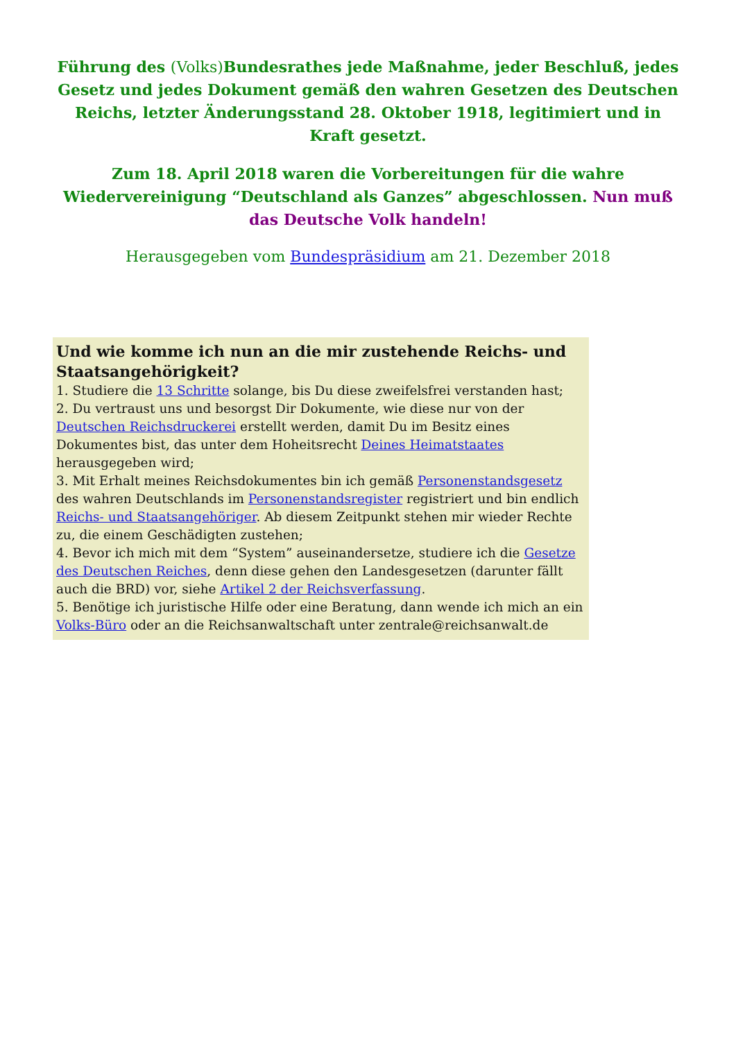Führung des (Volks) Bundesrathes jede Maßnahme, jeder Beschluß, jedes Gesetz und jedes Dokument gemäß den wahren Gesetzen des Deutschen Reichs, letzter Änderungsstand 28. Oktober 1918, legitimiert und in Kraft gesetzt.
Zum 18. April 2018 waren die Vorbereitungen für die wahre Wiedervereinigung “Deutschland als Ganzes” abgeschlossen. Nun muß das Deutsche Volk handeln!
Herausgegeben vom Bundespräsidium am 21. Dezember 2018
Und wie komme ich nun an die mir zustehende Reichs- und Staatsangehörigkeit?
1. Studiere die 13 Schritte solange, bis Du diese zweifelsfrei verstanden hast;
2. Du vertraust uns und besorgst Dir Dokumente, wie diese nur von der Deutschen Reichsdruckerei erstellt werden, damit Du im Besitz eines Dokumentes bist, das unter dem Hoheitsrecht Deines Heimatstaates herausgegeben wird;
3. Mit Erhalt meines Reichsdokumentes bin ich gemäß Personenstandsgesetz des wahren Deutschlands im Personenstandsregister registriert und bin endlich Reichs- und Staatsangehöriger. Ab diesem Zeitpunkt stehen mir wieder Rechte zu, die einem Geschädigten zustehen;
4. Bevor ich mich mit dem “System” auseinandersetze, studiere ich die Gesetze des Deutschen Reiches, denn diese gehen den Landesgesetzen (darunter fällt auch die BRD) vor, siehe Artikel 2 der Reichsverfassung.
5. Benötige ich juristische Hilfe oder eine Beratung, dann wende ich mich an ein Volks-Büro oder an die Reichsanwaltschaft unter zentrale@reichsanwalt.de